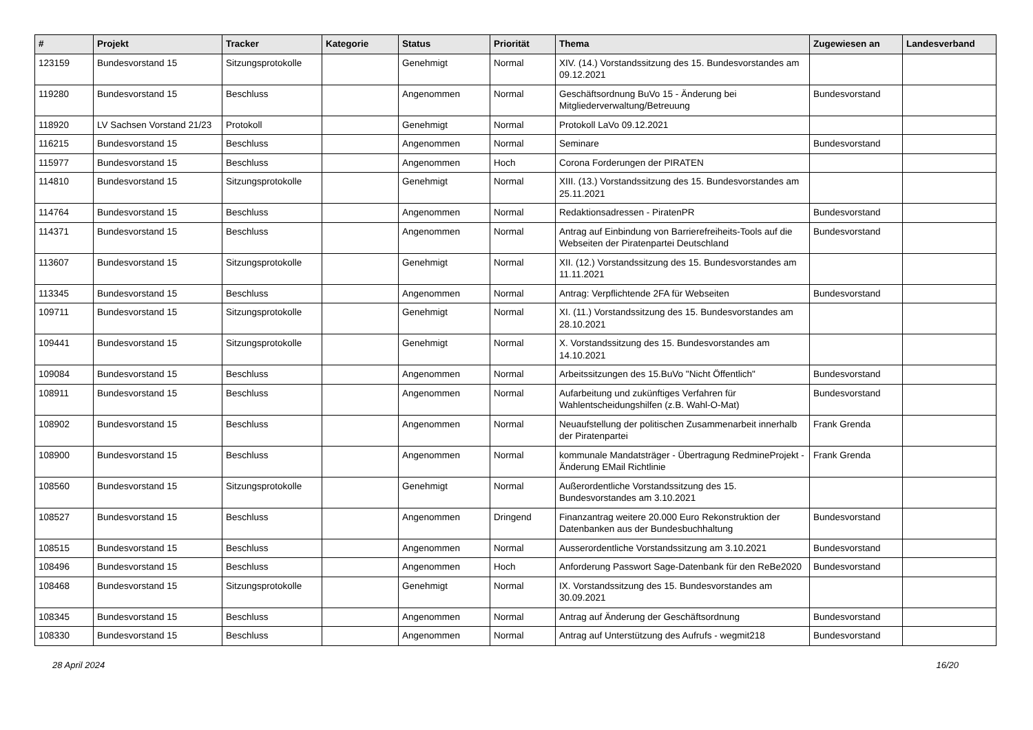| # | Projekt | Tracker | Kategorie | Status | Priorität | Thema | Zugewiesen an | Landesverband |
| --- | --- | --- | --- | --- | --- | --- | --- | --- |
| 123159 | Bundesvorstand 15 | Sitzungsprotokolle | | Genehmigt | Normal | XIV. (14.) Vorstandssitzung des 15. Bundesvorstandes am 09.12.2021 | | |
| 119280 | Bundesvorstand 15 | Beschluss | | Angenommen | Normal | Geschäftsordnung BuVo 15 - Änderung bei Mitgliederverwaltung/Betreuung | Bundesvorstand | |
| 118920 | LV Sachsen Vorstand 21/23 | Protokoll | | Genehmigt | Normal | Protokoll LaVo 09.12.2021 | | |
| 116215 | Bundesvorstand 15 | Beschluss | | Angenommen | Normal | Seminare | Bundesvorstand | |
| 115977 | Bundesvorstand 15 | Beschluss | | Angenommen | Hoch | Corona Forderungen der PIRATEN | | |
| 114810 | Bundesvorstand 15 | Sitzungsprotokolle | | Genehmigt | Normal | XIII. (13.) Vorstandssitzung des 15. Bundesvorstandes am 25.11.2021 | | |
| 114764 | Bundesvorstand 15 | Beschluss | | Angenommen | Normal | Redaktionsadressen - PiratenPR | Bundesvorstand | |
| 114371 | Bundesvorstand 15 | Beschluss | | Angenommen | Normal | Antrag auf Einbindung von Barrierefreiheits-Tools auf die Webseiten der Piratenpartei Deutschland | Bundesvorstand | |
| 113607 | Bundesvorstand 15 | Sitzungsprotokolle | | Genehmigt | Normal | XII. (12.) Vorstandssitzung des 15. Bundesvorstandes am 11.11.2021 | | |
| 113345 | Bundesvorstand 15 | Beschluss | | Angenommen | Normal | Antrag: Verpflichtende 2FA für Webseiten | Bundesvorstand | |
| 109711 | Bundesvorstand 15 | Sitzungsprotokolle | | Genehmigt | Normal | XI. (11.) Vorstandssitzung des 15. Bundesvorstandes am 28.10.2021 | | |
| 109441 | Bundesvorstand 15 | Sitzungsprotokolle | | Genehmigt | Normal | X. Vorstandssitzung des 15. Bundesvorstandes am 14.10.2021 | | |
| 109084 | Bundesvorstand 15 | Beschluss | | Angenommen | Normal | Arbeitssitzungen des 15.BuVo "Nicht Öffentlich" | Bundesvorstand | |
| 108911 | Bundesvorstand 15 | Beschluss | | Angenommen | Normal | Aufarbeitung und zukünftiges Verfahren für Wahlentscheidungshilfen (z.B. Wahl-O-Mat) | Bundesvorstand | |
| 108902 | Bundesvorstand 15 | Beschluss | | Angenommen | Normal | Neuaufstellung der politischen Zusammenarbeit innerhalb der Piratenpartei | Frank Grenda | |
| 108900 | Bundesvorstand 15 | Beschluss | | Angenommen | Normal | kommunale Mandatsträger - Übertragung RedmineProjekt - Änderung EMail Richtlinie | Frank Grenda | |
| 108560 | Bundesvorstand 15 | Sitzungsprotokolle | | Genehmigt | Normal | Außerordentliche Vorstandssitzung des 15. Bundesvorstandes am 3.10.2021 | | |
| 108527 | Bundesvorstand 15 | Beschluss | | Angenommen | Dringend | Finanzantrag weitere 20.000 Euro Rekonstruktion der Datenbanken aus der Bundesbuchhaltung | Bundesvorstand | |
| 108515 | Bundesvorstand 15 | Beschluss | | Angenommen | Normal | Ausserordentliche Vorstandssitzung am 3.10.2021 | Bundesvorstand | |
| 108496 | Bundesvorstand 15 | Beschluss | | Angenommen | Hoch | Anforderung Passwort Sage-Datenbank für den ReBe2020 | Bundesvorstand | |
| 108468 | Bundesvorstand 15 | Sitzungsprotokolle | | Genehmigt | Normal | IX. Vorstandssitzung des 15. Bundesvorstandes am 30.09.2021 | | |
| 108345 | Bundesvorstand 15 | Beschluss | | Angenommen | Normal | Antrag auf Änderung der Geschäftsordnung | Bundesvorstand | |
| 108330 | Bundesvorstand 15 | Beschluss | | Angenommen | Normal | Antrag auf Unterstützung des Aufrufs - wegmit218 | Bundesvorstand | |
28 April 2024 16/20